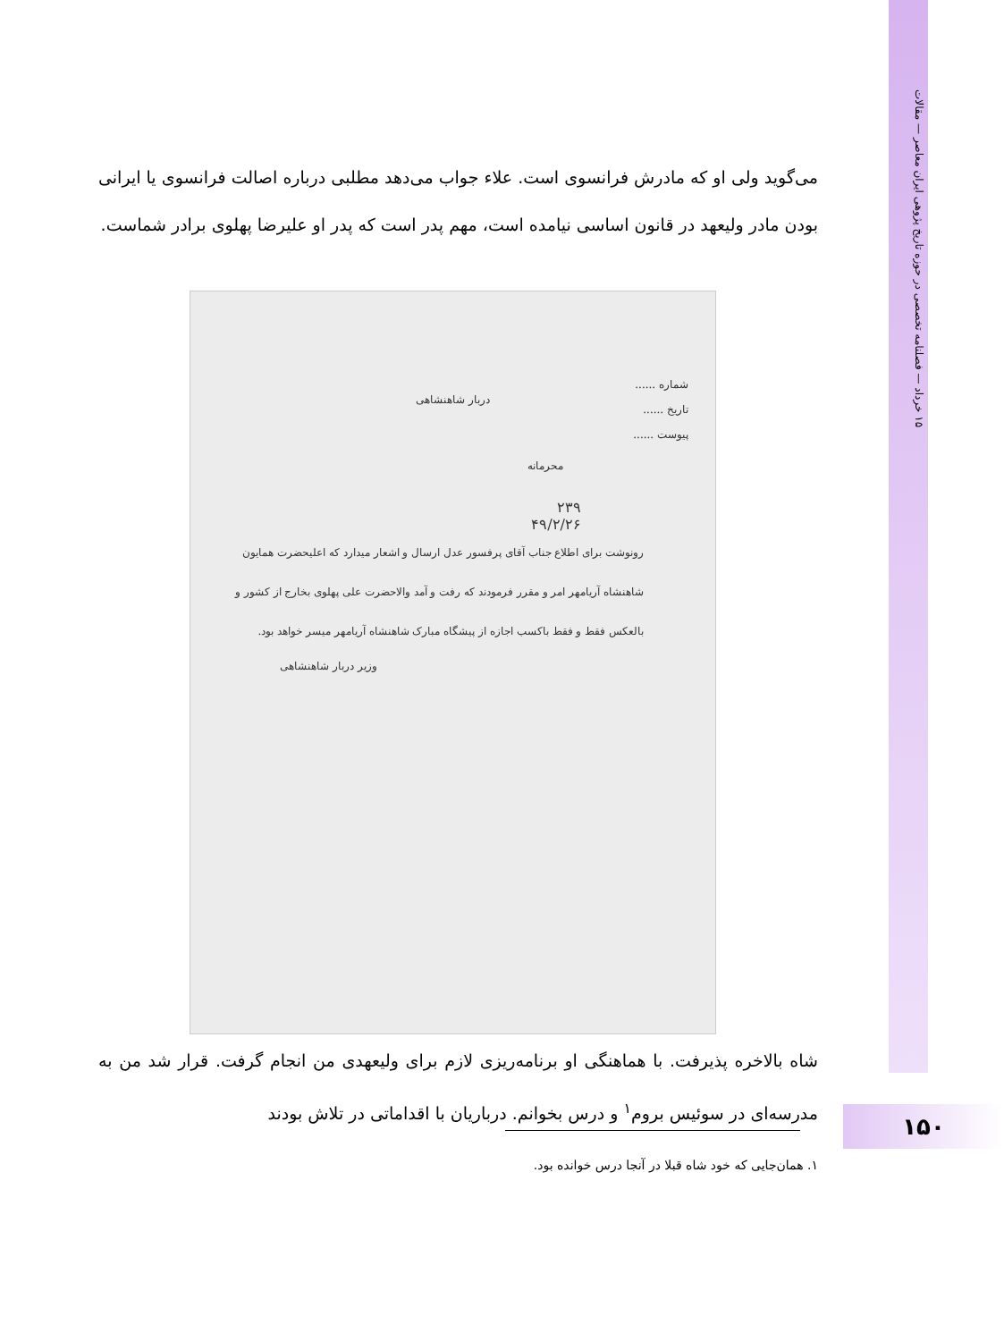۱۵ خرداد — فصلنامه تخصصی در حوزه تاریخ پژوهی ایران معاصر — مقالات
می‌گوید ولی او که مادرش فرانسوی است. علاء جواب می‌دهد مطلبی درباره اصالت فرانسوی یا ایرانی بودن مادر ولیعهد در قانون اساسی نیامده است، مهم پدر است که پدر او علیرضا پهلوی برادر شماست.
شماره ......
تاریخ ......
پیوست ......
دربار شاهنشاهی
محرمانه
۲۳۹
۴۹/۲/۲۶
رونوشت برای اطلاع جناب آقای پرفسور عدل ارسال و اشعار میدارد که اعلیحضرت همایون شاهنشاه آریامهر امر و مقرر فرمودند که رفت و آمد والاحضرت علی پهلوی بخارج از کشور و بالعکس فقط و فقط باکسب اجازه از پیشگاه مبارک شاهنشاه آریامهر میسر خواهد بود.
وزیر دربار شاهنشاهی
شاه بالاخره پذیرفت. با هماهنگی او برنامه‌ریزی لازم برای ولیعهدی من انجام گرفت. قرار شد من به مدرسه‌ای در سوئیس بروم<sup>۱</sup> و درس بخوانم. درباریان با اقداماتی در تلاش بودند
۱. همان‌جایی که خود شاه قبلا در آنجا درس خوانده بود.
۱۵۰